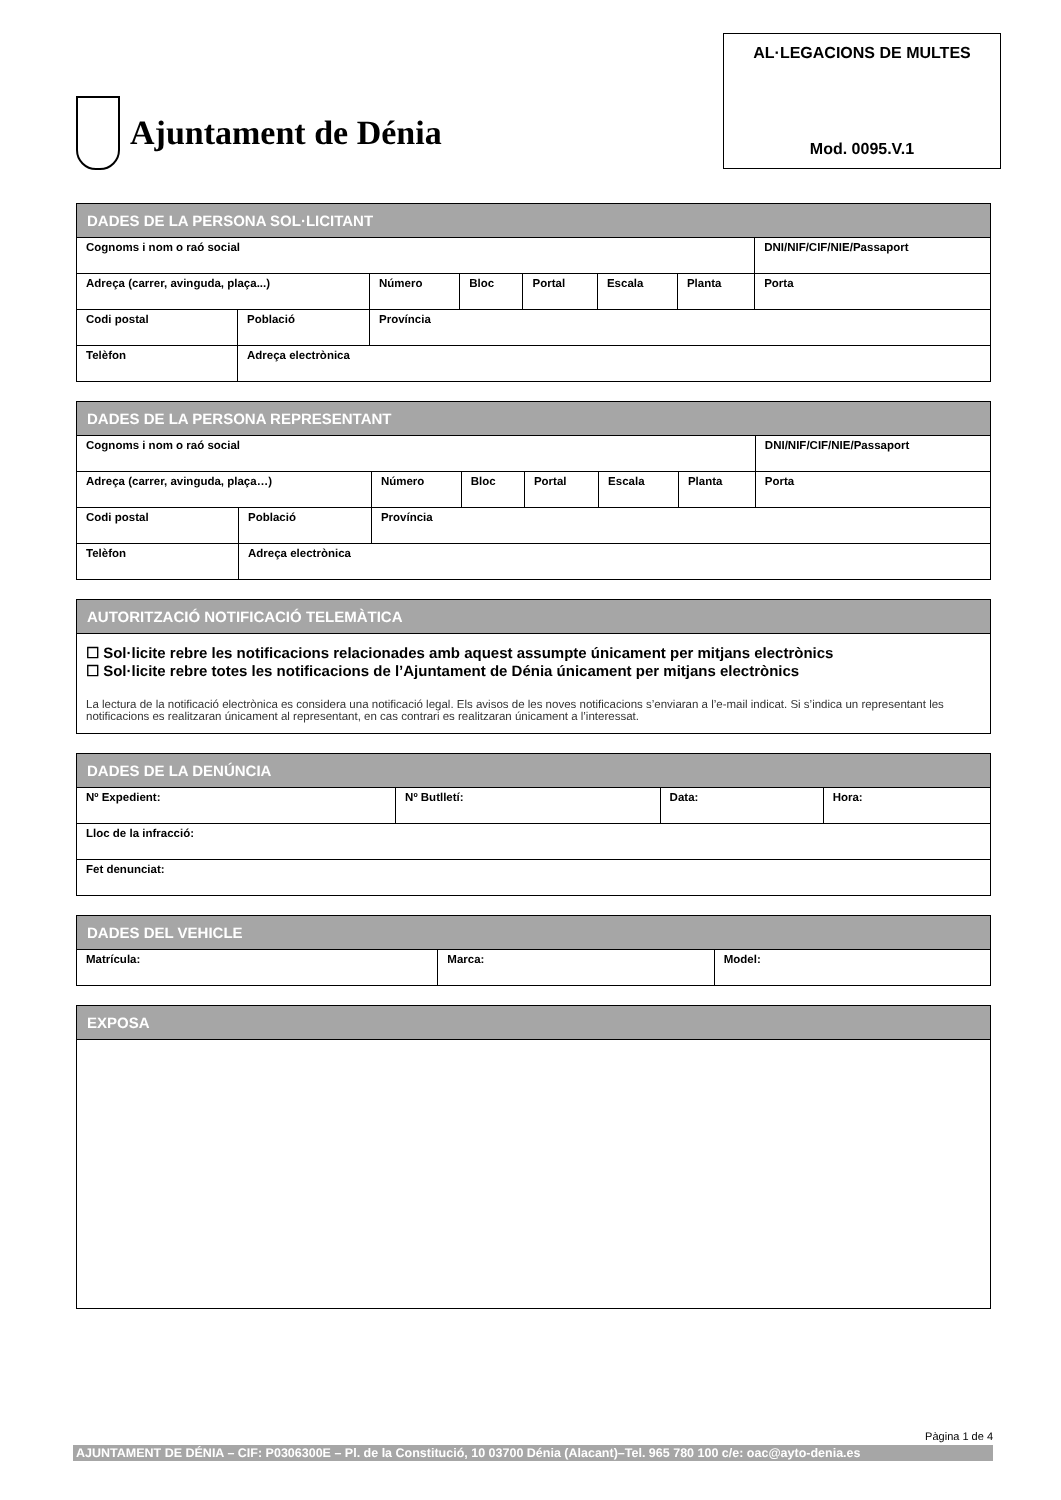Ajuntament de Dénia
AL·LEGACIONS DE MULTES
Mod. 0095.V.1
| DADES DE LA PERSONA SOL·LICITANT | | | | | | | |
| --- | --- | --- | --- | --- | --- | --- | --- |
| Cognoms i nom o raó social | | | | | | | DNI/NIF/CIF/NIE/Passaport |
| Adreça (carrer, avinguda, plaça...) | | Número | Bloc | Portal | Escala | Planta | Porta |
| Codi postal | Població | Província | | | | | |
| Telèfon | Adreça electrònica | | | | | | |
| DADES DE LA PERSONA REPRESENTANT | | | | | | | |
| --- | --- | --- | --- | --- | --- | --- | --- |
| Cognoms i nom o raó social | | | | | | | DNI/NIF/CIF/NIE/Passaport |
| Adreça (carrer, avinguda, plaça…) | | Número | Bloc | Portal | Escala | Planta | Porta |
| Codi postal | Població | Província | | | | | |
| Telèfon | Adreça electrònica | | | | | | |
| AUTORITZACIÓ NOTIFICACIÓ TELEMÀTICA |
| --- |
| ☐ Sol·licite rebre les notificacions relacionades amb aquest assumpte únicament per mitjans electrònics ☐ Sol·licite rebre totes les notificacions de l’Ajuntament de Dénia únicament per mitjans electrònics La lectura de la notificació electrònica es considera una notificació legal. Els avisos de les noves notificacions s’enviaran a l’e-mail indicat. Si s’indica un representant les notificacions es realitzaran únicament al representant, en cas contrari es realitzaran únicament a l’interessat. |
| DADES DE LA DENÚNCIA | | | |
| --- | --- | --- | --- |
| Nº Expedient: | Nº Butlletí: | Data: | Hora: |
| Lloc de la infracció: | | | |
| Fet denunciat: | | | |
| DADES DEL VEHICLE | | |
| --- | --- | --- |
| Matrícula: | Marca: | Model: |
| EXPOSA |
| --- |
Pàgina 1 de 4
AJUNTAMENT DE DÉNIA – CIF: P0306300E – Pl. de la Constitució, 10 03700 Dénia (Alacant)–Tel. 965 780 100 c/e: oac@ayto-denia.es